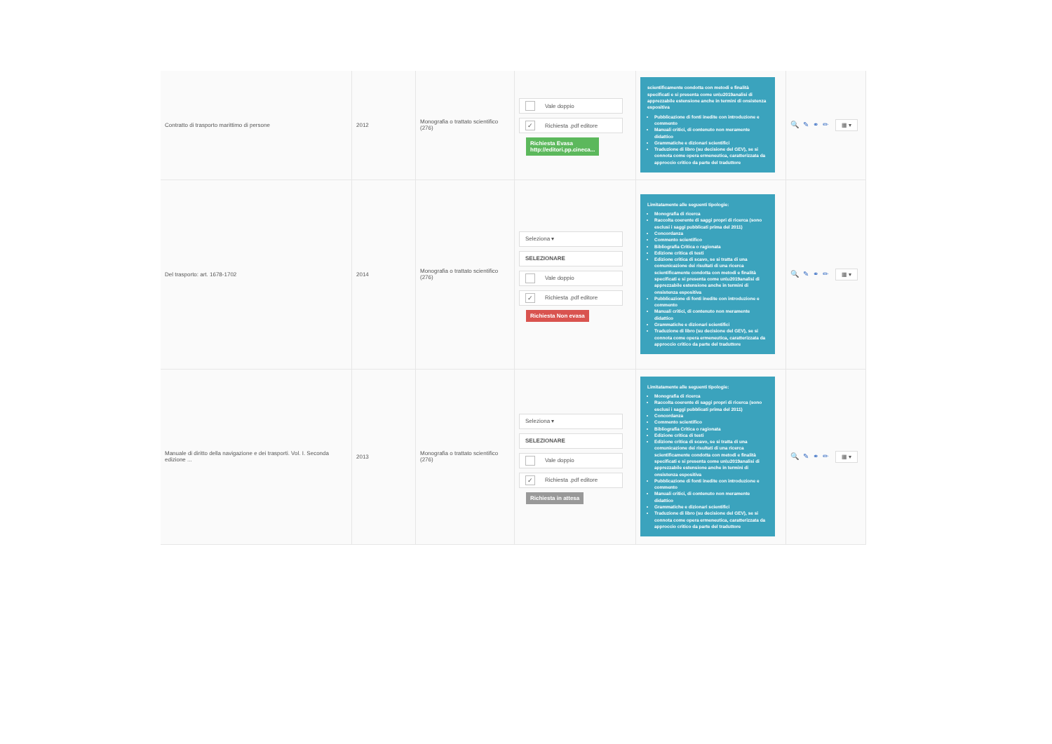| Contratto di trasporto marittimo di persone | 2012 | Monografia o trattato scientifico (276) | Vale doppio ✓ Richiesta .pdf editore Richiesta Evasa http://editori.pp.cineca... | scientificamente condotta con metodi e finalità specificati e si presenta come un\u2019analisi di apprezzabile estensione anche in termini di onsistenza espositiva Pubblicazione di fonti inedite con introduzione e commento Manuali critici, di contenuto non meramente didattico Grammatiche e dizionari scientifici Traduzione di libro (su decisione del GEV), se si connota come opera ermeneutica, caratterizzata da approccio critico da parte del traduttore | 🔍✎⚭✏ ▦ ▾ |
| Del trasporto: art. 1678-1702 | 2014 | Monografia o trattato scientifico (276) | Seleziona ▾ SELEZIONARE Vale doppio ✓ Richiesta .pdf editore Richiesta Non evasa | Limitatamente alle seguenti tipologie: Monografia di ricerca Raccolta coerente di saggi propri di ricerca (sono esclusi i saggi pubblicati prima del 2011) Concordanza Commento scientifico Bibliografia Critica o ragionata Edizione critica di testi Edizione critica di scavo, se si tratta di una comunicazione dei risultati di una ricerca scientificamente condotta con metodi e finalità specificati e si presenta come un\u2019analisi di apprezzabile estensione anche in termini di onsistenza espositiva Pubblicazione di fonti inedite con introduzione e commento Manuali critici, di contenuto non meramente didattico Grammatiche e dizionari scientifici Traduzione di libro (su decisione del GEV), se si connota come opera ermeneutica, caratterizzata da approccio critico da parte del traduttore | 🔍✎⚭✏ ▦ ▾ |
| Manuale di diritto della navigazione e dei trasporti. Vol. I. Seconda edizione ... | 2013 | Monografia o trattato scientifico (276) | Seleziona ▾ SELEZIONARE Vale doppio ✓ Richiesta .pdf editore Richiesta in attesa | Limitatamente alle seguenti tipologie: Monografia di ricerca Raccolta coerente di saggi propri di ricerca (sono esclusi i saggi pubblicati prima del 2011) Concordanza Commento scientifico Bibliografia Critica o ragionata Edizione critica di testi Edizione critica di scavo, se si tratta di una comunicazione dei risultati di una ricerca scientificamente condotta con metodi e finalità specificati e si presenta come un\u2019analisi di apprezzabile estensione anche in termini di onsistenza espositiva Pubblicazione di fonti inedite con introduzione e commento Manuali critici, di contenuto non meramente didattico Grammatiche e dizionari scientifici Traduzione di libro (su decisione del GEV), se si connota come opera ermeneutica, caratterizzata da approccio critico da parte del traduttore | 🔍✎⚭✏ ▦ ▾ |